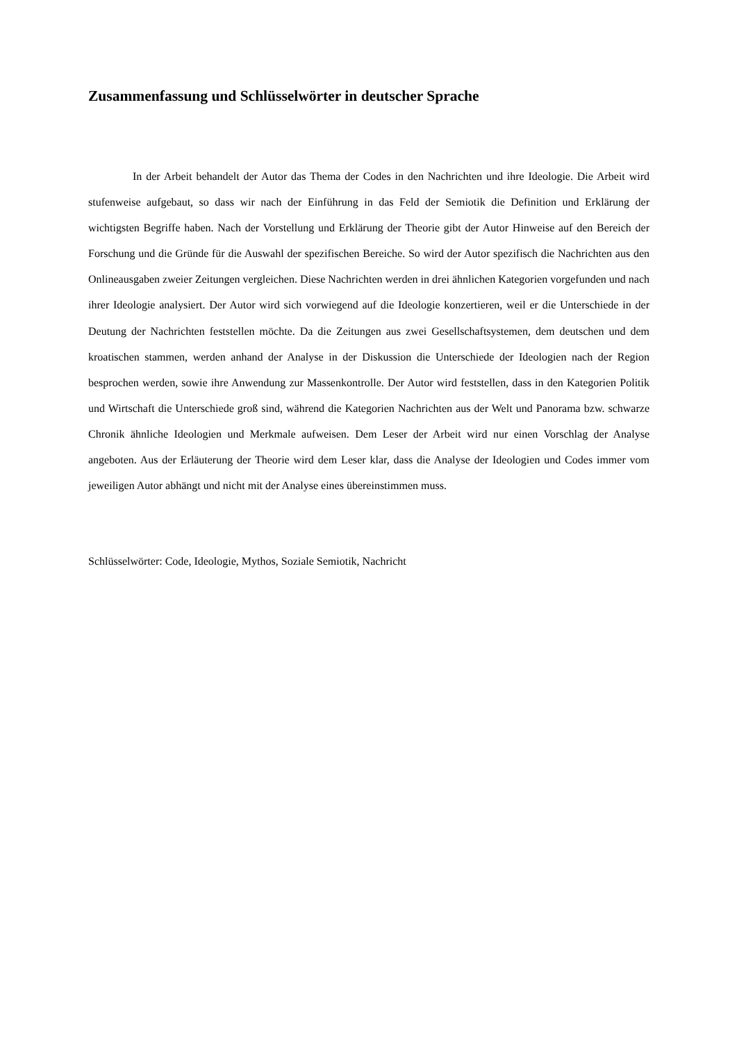Zusammenfassung und Schlüsselwörter in deutscher Sprache
In der Arbeit behandelt der Autor das Thema der Codes in den Nachrichten und ihre Ideologie. Die Arbeit wird stufenweise aufgebaut, so dass wir nach der Einführung in das Feld der Semiotik die Definition und Erklärung der wichtigsten Begriffe haben. Nach der Vorstellung und Erklärung der Theorie gibt der Autor Hinweise auf den Bereich der Forschung und die Gründe für die Auswahl der spezifischen Bereiche. So wird der Autor spezifisch die Nachrichten aus den Onlineausgaben zweier Zeitungen vergleichen. Diese Nachrichten werden in drei ähnlichen Kategorien vorgefunden und nach ihrer Ideologie analysiert. Der Autor wird sich vorwiegend auf die Ideologie konzertieren, weil er die Unterschiede in der Deutung der Nachrichten feststellen möchte. Da die Zeitungen aus zwei Gesellschaftsystemen, dem deutschen und dem kroatischen stammen, werden anhand der Analyse in der Diskussion die Unterschiede der Ideologien nach der Region besprochen werden, sowie ihre Anwendung zur Massenkontrolle. Der Autor wird feststellen, dass in den Kategorien Politik und Wirtschaft die Unterschiede groß sind, während die Kategorien Nachrichten aus der Welt und Panorama bzw. schwarze Chronik ähnliche Ideologien und Merkmale aufweisen. Dem Leser der Arbeit wird nur einen Vorschlag der Analyse angeboten. Aus der Erläuterung der Theorie wird dem Leser klar, dass die Analyse der Ideologien und Codes immer vom jeweiligen Autor abhängt und nicht mit der Analyse eines übereinstimmen muss.
Schlüsselwörter: Code, Ideologie, Mythos, Soziale Semiotik, Nachricht